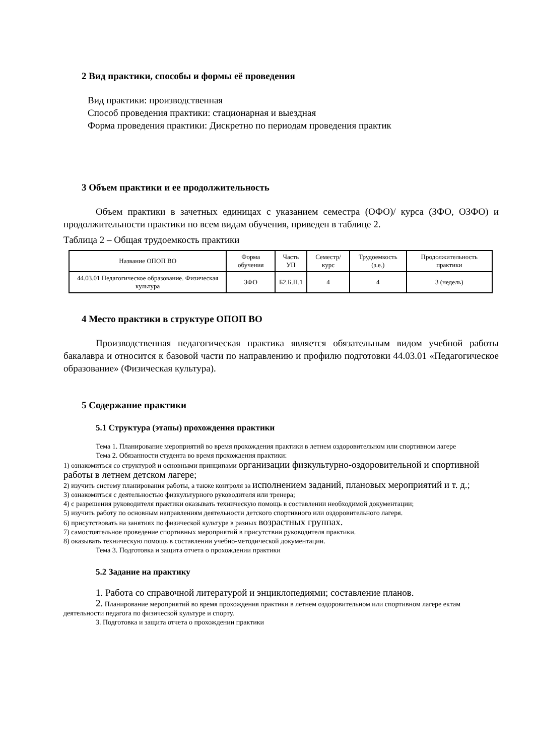2 Вид практики, способы и формы её проведения
Вид практики: производственная
Способ проведения практики: стационарная и выездная
Форма проведения практики: Дискретно по периодам проведения практик
3 Объем практики и ее продолжительность
Объем практики в зачетных единицах с указанием семестра (ОФО)/ курса (ЗФО, ОЗФО) и продолжительности практики по всем видам обучения, приведен в таблице 2.
Таблица 2 – Общая трудоемкость практики
| Название ОПОП ВО | Форма обучения | Часть УП | Семестр/ курс | Трудоемкость (з.е.) | Продолжительность практики |
| --- | --- | --- | --- | --- | --- |
| 44.03.01 Педагогическое образование. Физическая культура | ЗФО | Б2.Б.П.1 | 4 | 4 | 3 (недель) |
4 Место практики в структуре ОПОП ВО
Производственная педагогическая практика является обязательным видом учебной работы бакалавра и относится к базовой части по направлению и профилю подготовки 44.03.01 «Педагогическое образование» (Физическая культура).
5 Содержание практики
5.1 Структура (этапы) прохождения практики
Тема 1. Планирование мероприятий во время прохождения практики в летнем оздоровительном или спортивном лагере
Тема 2. Обязанности студента во время прохождения практики:
1) ознакомиться со структурой и основными принципами организации физкультурно-оздоровительной и спортивной работы в летнем детском лагере;
2) изучить систему планирования работы, а также контроля за исполнением заданий, плановых мероприятий и т. д.;
3) ознакомиться с деятельностью физкультурного руководителя или тренера;
4) с разрешения руководителя практики оказывать техническую помощь в составлении необходимой документации;
5) изучить работу по основным направлениям деятельности детского спортивного или оздоровительного лагеря.
6) присутствовать на занятиях по физической культуре в разных возрастных группах.
7) самостоятельное проведение спортивных мероприятий в присутствии руководителя практики.
8) оказывать техническую помощь в составлении учебно-методической документации.
Тема 3. Подготовка и защита отчета о прохождении практики
5.2 Задание на практику
1. Работа со справочной литературой и энциклопедиями; составление планов.
2. Планирование мероприятий во время прохождения практики в летнем оздоровительном или спортивном лагере ектам деятельности педагога по физической культуре и спорту.
3. Подготовка и защита отчета о прохождении практики